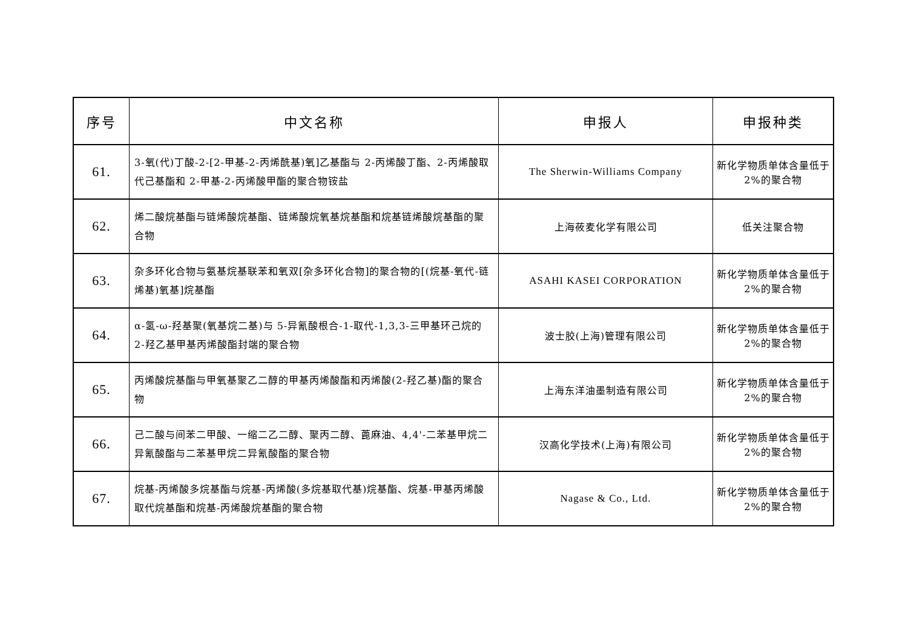| 序号 | 中文名称 | 申报人 | 申报种类 |
| --- | --- | --- | --- |
| 61. | 3-氧(代)丁酸-2-[2-甲基-2-丙烯酰基)氧]乙基酯与 2-丙烯酸丁酯、2-丙烯酸取代己基酯和 2-甲基-2-丙烯酸甲酯的聚合物铵盐 | The Sherwin-Williams Company | 新化学物质单体含量低于 2%的聚合物 |
| 62. | 烯二酸烷基酯与链烯酸烷基酯、链烯酸烷氧基烷基酯和烷基链烯酸烷基酯的聚合物 | 上海莜麦化学有限公司 | 低关注聚合物 |
| 63. | 杂多环化合物与氨基烷基联苯和氧双[杂多环化合物]的聚合物的[(烷基-氧代-链烯基)氧基]烷基酯 | ASAHI KASEI CORPORATION | 新化学物质单体含量低于 2%的聚合物 |
| 64. | α-氢-ω-羟基聚(氧基烷二基)与 5-异氰酸根合-1-取代-1,3,3-三甲基环己烷的 2-羟乙基甲基丙烯酸酯封端的聚合物 | 波士胶(上海)管理有限公司 | 新化学物质单体含量低于 2%的聚合物 |
| 65. | 丙烯酸烷基酯与甲氧基聚乙二醇的甲基丙烯酸酯和丙烯酸(2-羟乙基)酯的聚合物 | 上海东洋油墨制造有限公司 | 新化学物质单体含量低于 2%的聚合物 |
| 66. | 己二酸与间苯二甲酸、一缩二乙二醇、聚丙二醇、蓖麻油、4,4'-二苯基甲烷二异氰酸酯与二苯基甲烷二异氰酸酯的聚合物 | 汉高化学技术(上海)有限公司 | 新化学物质单体含量低于 2%的聚合物 |
| 67. | 烷基-丙烯酸多烷基酯与烷基-丙烯酸(多烷基取代基)烷基酯、烷基-甲基丙烯酸取代烷基酯和烷基-丙烯酸烷基酯的聚合物 | Nagase & Co., Ltd. | 新化学物质单体含量低于 2%的聚合物 |